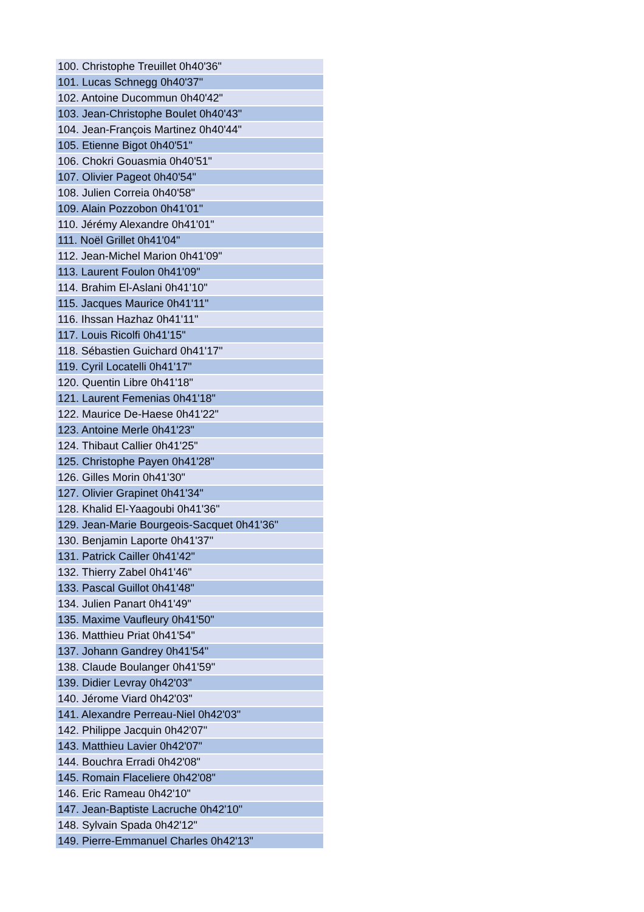| 100. Christophe Treuillet 0h40'36" |
| 101. Lucas Schnegg 0h40'37" |
| 102. Antoine Ducommun 0h40'42" |
| 103. Jean-Christophe Boulet 0h40'43" |
| 104. Jean-François Martinez 0h40'44" |
| 105. Etienne Bigot 0h40'51" |
| 106. Chokri Gouasmia 0h40'51" |
| 107. Olivier Pageot 0h40'54" |
| 108. Julien Correia 0h40'58" |
| 109. Alain Pozzobon 0h41'01" |
| 110. Jérémy Alexandre 0h41'01" |
| 111. Noël Grillet 0h41'04" |
| 112. Jean-Michel Marion 0h41'09" |
| 113. Laurent Foulon 0h41'09" |
| 114. Brahim El-Aslani 0h41'10" |
| 115. Jacques Maurice 0h41'11" |
| 116. Ihssan Hazhaz 0h41'11" |
| 117. Louis Ricolfi 0h41'15" |
| 118. Sébastien Guichard 0h41'17" |
| 119. Cyril Locatelli 0h41'17" |
| 120. Quentin Libre 0h41'18" |
| 121. Laurent Femenias 0h41'18" |
| 122. Maurice De-Haese 0h41'22" |
| 123. Antoine Merle 0h41'23" |
| 124. Thibaut Callier 0h41'25" |
| 125. Christophe Payen 0h41'28" |
| 126. Gilles Morin 0h41'30" |
| 127. Olivier Grapinet 0h41'34" |
| 128. Khalid El-Yaagoubi 0h41'36" |
| 129. Jean-Marie Bourgeois-Sacquet 0h41'36" |
| 130. Benjamin Laporte 0h41'37" |
| 131. Patrick Cailler 0h41'42" |
| 132. Thierry Zabel 0h41'46" |
| 133. Pascal Guillot 0h41'48" |
| 134. Julien Panart 0h41'49" |
| 135. Maxime Vaufleury 0h41'50" |
| 136. Matthieu Priat 0h41'54" |
| 137. Johann Gandrey 0h41'54" |
| 138. Claude Boulanger 0h41'59" |
| 139. Didier Levray 0h42'03" |
| 140. Jérome Viard 0h42'03" |
| 141. Alexandre Perreau-Niel 0h42'03" |
| 142. Philippe Jacquin 0h42'07" |
| 143. Matthieu Lavier 0h42'07" |
| 144. Bouchra Erradi 0h42'08" |
| 145. Romain Flaceliere 0h42'08" |
| 146. Eric Rameau 0h42'10" |
| 147. Jean-Baptiste Lacruche 0h42'10" |
| 148. Sylvain Spada 0h42'12" |
| 149. Pierre-Emmanuel Charles 0h42'13" |